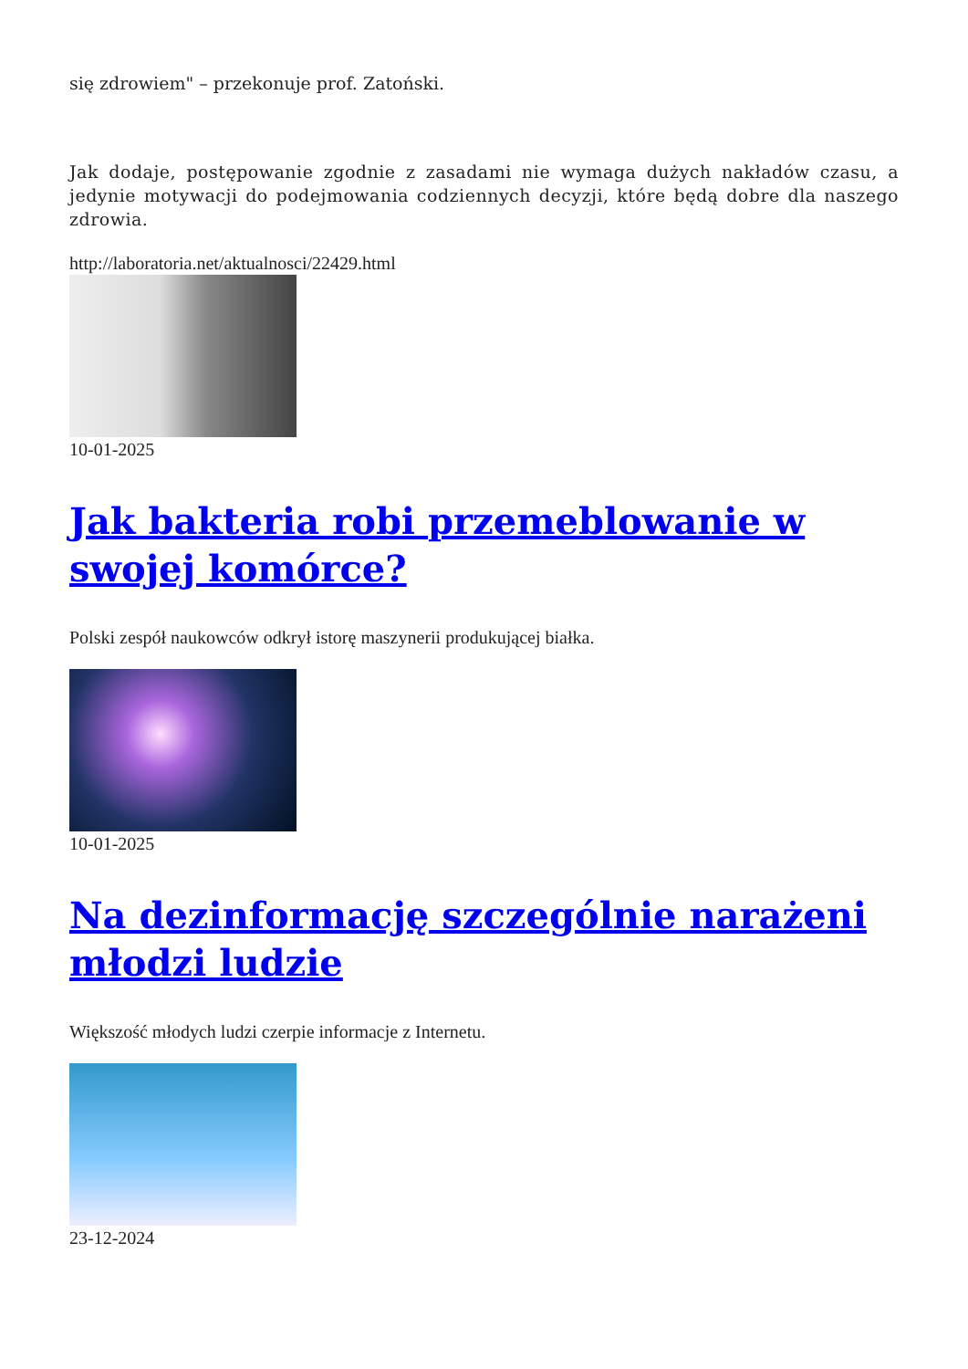się zdrowiem" – przekonuje prof. Zatoński.
Jak dodaje, postępowanie zgodnie z zasadami nie wymaga dużych nakładów czasu, a jedynie motywacji do podejmowania codziennych decyzji, które będą dobre dla naszego zdrowia.
http://laboratoria.net/aktualnosci/22429.html
10-01-2025
Jak bakteria robi przemeblowanie w swojej komórce?
Polski zespół naukowców odkrył istorę maszynerii produkującej białka.
10-01-2025
Na dezinformację szczególnie narażeni młodzi ludzie
Większość młodych ludzi czerpie informacje z Internetu.
23-12-2024